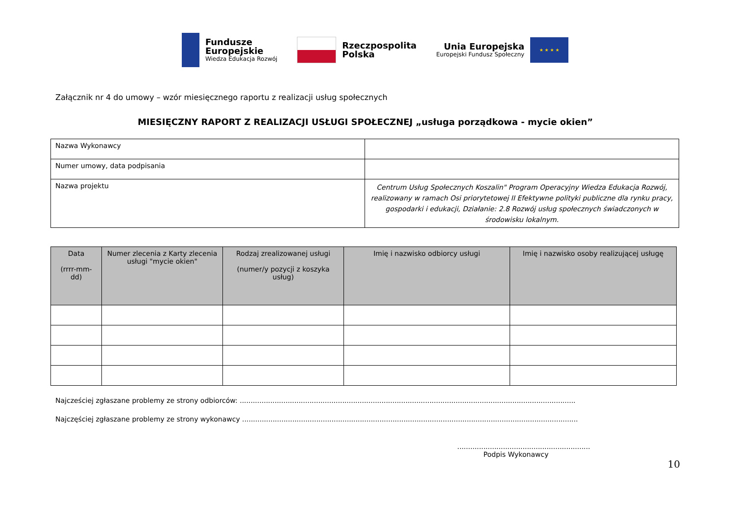Fundusze
Europejskie
Wiedza Edukacja Rozwój
Rzeczpospolita
Polska
Unia Europejska
Europejski Fundusz Społeczny
★ ★ ★ ★
Załącznik nr 4 do umowy – wzór miesięcznego raportu z realizacji usług społecznych
MIESIĘCZNY RAPORT Z REALIZACJI USŁUGI SPOŁECZNEJ „usługa porządkowa - mycie okien”
| Nazwa Wykonawcy | |
| Numer umowy, data podpisania | |
| Nazwa projektu | Centrum Usług Społecznych Koszalin" Program Operacyjny Wiedza Edukacja Rozwój, realizowany w ramach Osi priorytetowej II Efektywne polityki publiczne dla rynku pracy, gospodarki i edukacji, Działanie: 2.8 Rozwój usług społecznych świadczonych w środowisku lokalnym. |
| Data (rrrr-mm-dd) | Numer zlecenia z Karty zlecenia usługi "mycie okien" | Rodzaj zrealizowanej usługi (numer/y pozycji z koszyka usług) | Imię i nazwisko odbiorcy usługi | Imię i nazwisko osoby realizującej usługę |
| --- | --- | --- | --- | --- |
Najcześciej zgłaszane problemy ze strony odbiorców: ..........................................................................................................................................................
Najczęściej zgłaszane problemy ze strony wykonawcy ..........................................................................................................................................................
.............................................................
Podpis Wykonawcy
10